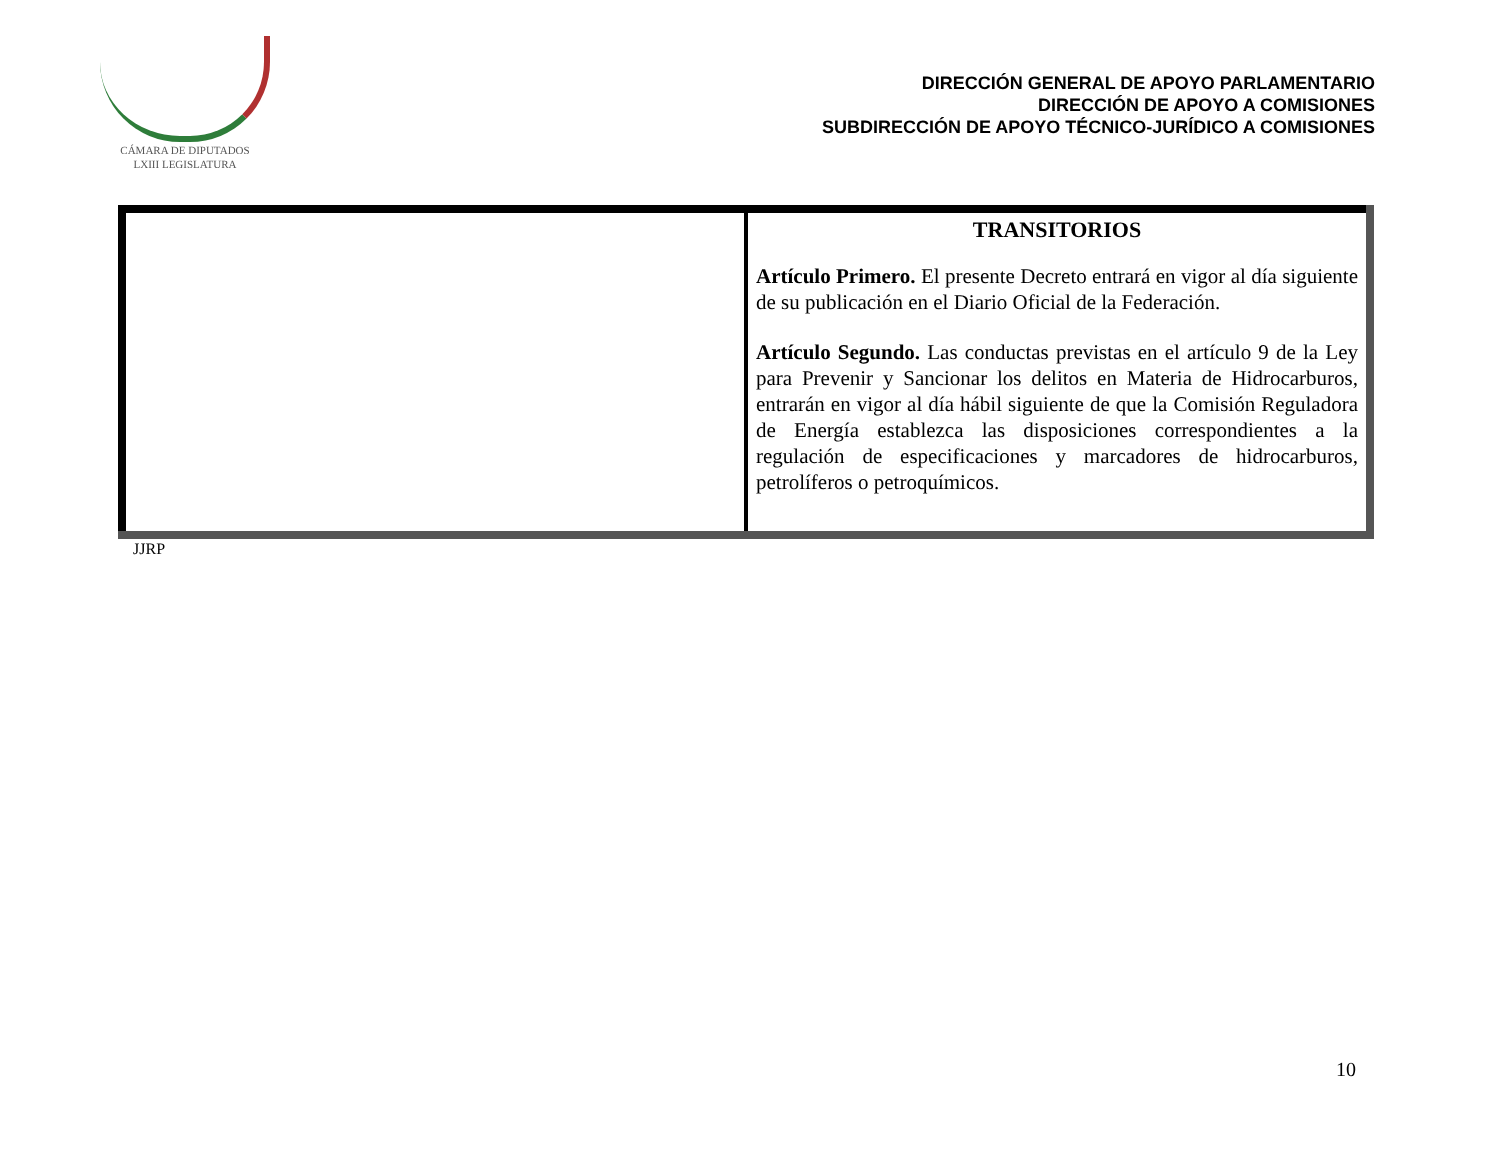CÁMARA DE DIPUTADOS
LXIII LEGISLATURA
DIRECCIÓN GENERAL DE APOYO PARLAMENTARIO
DIRECCIÓN DE APOYO A COMISIONES
SUBDIRECCIÓN DE APOYO TÉCNICO-JURÍDICO A COMISIONES
| | TRANSITORIOS Artículo Primero. El presente Decreto entrará en vigor al día siguiente de su publicación en el Diario Oficial de la Federación. Artículo Segundo. Las conductas previstas en el artículo 9 de la Ley para Prevenir y Sancionar los delitos en Materia de Hidrocarburos, entrarán en vigor al día hábil siguiente de que la Comisión Reguladora de Energía establezca las disposiciones correspondientes a la regulación de especificaciones y marcadores de hidrocarburos, petrolíferos o petroquímicos. |
JJRP
10